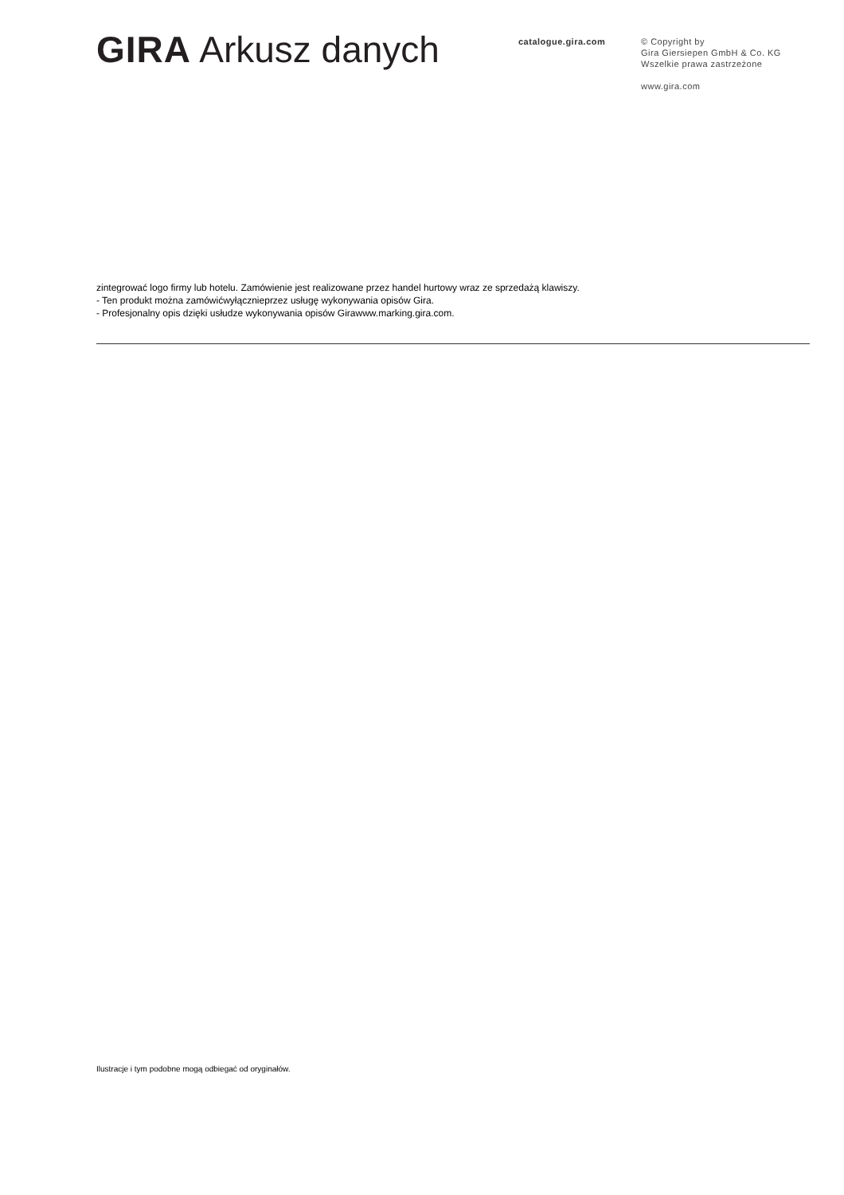GIRA Arkusz danych
catalogue.gira.com
© Copyright by
Gira Giersiepen GmbH & Co. KG
Wszelkie prawa zastrzeżone
www.gira.com
zintegrować logo firmy lub hotelu. Zamówienie jest realizowane przez handel hurtowy wraz ze sprzedażą klawiszy.
- Ten produkt można zamówićwyłącznieprzez usługę wykonywania opisów Gira.
- Profesjonalny opis dzięki usłudze wykonywania opisów Girawww.marking.gira.com.
Ilustracje i tym podobne mogą odbiegać od oryginałów.